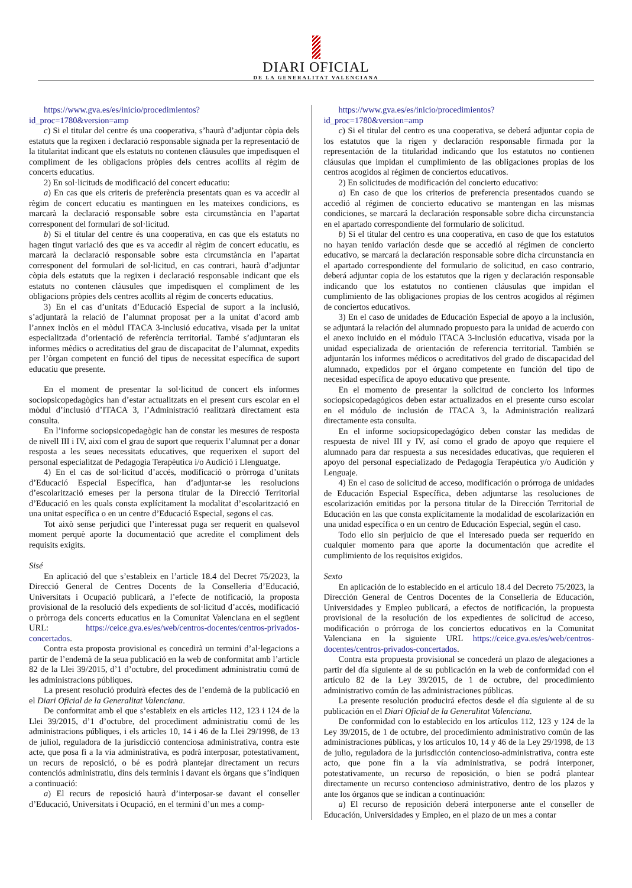DIARI OFICIAL
DE LA GENERALITAT VALENCIANA
https://www.gva.es/es/inicio/procedimientos?id_proc=1780&version=amp
c) Si el titular del centre és una cooperativa, s’haurà d’adjuntar còpia dels estatuts que la regixen i declaració responsable signada per la representació de la titularitat indicant que els estatuts no contenen clàusules que impedisquen el compliment de les obligacions pròpies dels centres acollits al règim de concerts educatius.
2) En sol·licituds de modificació del concert educatiu:
a) En cas que els criteris de preferència presentats quan es va accedir al règim de concert educatiu es mantinguen en les mateixes condicions, es marcarà la declaració responsable sobre esta circumstància en l’apartat corresponent del formulari de sol·licitud.
b) Si el titular del centre és una cooperativa, en cas que els estatuts no hagen tingut variació des que es va accedir al règim de concert educatiu, es marcarà la declaració responsable sobre esta circumstància en l’apartat corresponent del formulari de sol·licitud, en cas contrari, haurà d’adjuntar còpia dels estatuts que la regixen i declaració responsable indicant que els estatuts no contenen clàusules que impedisquen el compliment de les obligacions pròpies dels centres acollits al règim de concerts educatius.
3) En el cas d’unitats d’Educació Especial de suport a la inclusió, s’adjuntarà la relació de l’alumnat proposat per a la unitat d’acord amb l’annex inclòs en el mòdul ITACA 3-inclusió educativa, visada per la unitat especialitzada d’orientació de referència territorial. També s’adjuntaran els informes mèdics o acreditatius del grau de discapacitat de l’alumnat, expedits per l’òrgan competent en funció del tipus de necessitat específica de suport educatiu que presente.
En el moment de presentar la sol·licitud de concert els informes sociopsicopedagògics han d’estar actualitzats en el present curs escolar en el mòdul d’inclusió d’ITACA 3, l’Administració realitzarà directament esta consulta.
En l’informe sociopsicopedagògic han de constar les mesures de resposta de nivell III i IV, així com el grau de suport que requerix l’alumnat per a donar resposta a les seues necessitats educatives, que requerixen el suport del personal especialitzat de Pedagogia Terapèutica i/o Audició i Llenguatge.
4) En el cas de sol·licitud d’accés, modificació o pròrroga d’unitats d’Educació Especial Específica, han d’adjuntar-se les resolucions d’escolarització emeses per la persona titular de la Direcció Territorial d’Educació en les quals consta explícitament la modalitat d’escolarització en una unitat específica o en un centre d’Educació Especial, segons el cas.
Tot això sense perjudici que l’interessat puga ser requerit en qualsevol moment perquè aporte la documentació que acredite el compliment dels requisits exigits.
Sisé
En aplicació del que s’estableix en l’article 18.4 del Decret 75/2023, la Direcció General de Centres Docents de la Conselleria d’Educació, Universitats i Ocupació publicarà, a l’efecte de notificació, la proposta provisional de la resolució dels expedients de sol·licitud d’accés, modificació o pròrroga dels concerts educatius en la Comunitat Valenciana en el següent URL: https://ceice.gva.es/es/web/centros-docentes/centros-privados-concertados.
Contra esta proposta provisional es concedirà un termini d’al·legacions a partir de l’endemà de la seua publicació en la web de conformitat amb l’article 82 de la Llei 39/2015, d’1 d’octubre, del procediment administratiu comú de les administracions públiques.
La present resolució produirà efectes des de l’endemà de la publicació en el Diari Oficial de la Generalitat Valenciana.
De conformitat amb el que s’estableix en els articles 112, 123 i 124 de la Llei 39/2015, d’1 d’octubre, del procediment administratiu comú de les administracions públiques, i els articles 10, 14 i 46 de la Llei 29/1998, de 13 de juliol, reguladora de la jurisdicció contenciosa administrativa, contra este acte, que posa fi a la via administrativa, es podrà interposar, potestativament, un recurs de reposició, o bé es podrà plantejar directament un recurs contenciós administratiu, dins dels terminis i davant els òrgans que s’indiquen a continuació:
a) El recurs de reposició haurà d’interposar-se davant el conseller d’Educació, Universitats i Ocupació, en el termini d’un mes a comp-
https://www.gva.es/es/inicio/procedimientos?id_proc=1780&version=amp
c) Si el titular del centro es una cooperativa, se deberá adjuntar copia de los estatutos que la rigen y declaración responsable firmada por la representación de la titularidad indicando que los estatutos no contienen cláusulas que impidan el cumplimiento de las obligaciones propias de los centros acogidos al régimen de conciertos educativos.
2) En solicitudes de modificación del concierto educativo:
a) En caso de que los criterios de preferencia presentados cuando se accedió al régimen de concierto educativo se mantengan en las mismas condiciones, se marcará la declaración responsable sobre dicha circunstancia en el apartado correspondiente del formulario de solicitud.
b) Si el titular del centro es una cooperativa, en caso de que los estatutos no hayan tenido variación desde que se accedió al régimen de concierto educativo, se marcará la declaración responsable sobre dicha circunstancia en el apartado correspondiente del formulario de solicitud, en caso contrario, deberá adjuntar copia de los estatutos que la rigen y declaración responsable indicando que los estatutos no contienen cláusulas que impidan el cumplimiento de las obligaciones propias de los centros acogidos al régimen de conciertos educativos.
3) En el caso de unidades de Educación Especial de apoyo a la inclusión, se adjuntará la relación del alumnado propuesto para la unidad de acuerdo con el anexo incluido en el módulo ITACA 3-inclusión educativa, visada por la unidad especializada de orientación de referencia territorial. También se adjuntarán los informes médicos o acreditativos del grado de discapacidad del alumnado, expedidos por el órgano competente en función del tipo de necesidad específica de apoyo educativo que presente.
En el momento de presentar la solicitud de concierto los informes sociopsicopedagógicos deben estar actualizados en el presente curso escolar en el módulo de inclusión de ITACA 3, la Administración realizará directamente esta consulta.
En el informe sociopsicopedagógico deben constar las medidas de respuesta de nivel III y IV, así como el grado de apoyo que requiere el alumnado para dar respuesta a sus necesidades educativas, que requieren el apoyo del personal especializado de Pedagogía Terapéutica y/o Audición y Lenguaje.
4) En el caso de solicitud de acceso, modificación o prórroga de unidades de Educación Especial Específica, deben adjuntarse las resoluciones de escolarización emitidas por la persona titular de la Dirección Territorial de Educación en las que consta explícitamente la modalidad de escolarización en una unidad específica o en un centro de Educación Especial, según el caso.
Todo ello sin perjuicio de que el interesado pueda ser requerido en cualquier momento para que aporte la documentación que acredite el cumplimiento de los requisitos exigidos.
Sexto
En aplicación de lo establecido en el artículo 18.4 del Decreto 75/2023, la Dirección General de Centros Docentes de la Conselleria de Educación, Universidades y Empleo publicará, a efectos de notificación, la propuesta provisional de la resolución de los expedientes de solicitud de acceso, modificación o prórroga de los conciertos educativos en la Comunitat Valenciana en la siguiente URL https://ceice.gva.es/es/web/centros-docentes/centros-privados-concertados.
Contra esta propuesta provisional se concederá un plazo de alegaciones a partir del día siguiente al de su publicación en la web de conformidad con el artículo 82 de la Ley 39/2015, de 1 de octubre, del procedimiento administrativo común de las administraciones públicas.
La presente resolución producirá efectos desde el día siguiente al de su publicación en el Diari Oficial de la Generalitat Valenciana.
De conformidad con lo establecido en los artículos 112, 123 y 124 de la Ley 39/2015, de 1 de octubre, del procedimiento administrativo común de las administraciones públicas, y los artículos 10, 14 y 46 de la Ley 29/1998, de 13 de julio, reguladora de la jurisdicción contencioso-administrativa, contra este acto, que pone fin a la vía administrativa, se podrá interponer, potestativamente, un recurso de reposición, o bien se podrá plantear directamente un recurso contencioso administrativo, dentro de los plazos y ante los órganos que se indican a continuación:
a) El recurso de reposición deberá interponerse ante el conseller de Educación, Universidades y Empleo, en el plazo de un mes a contar